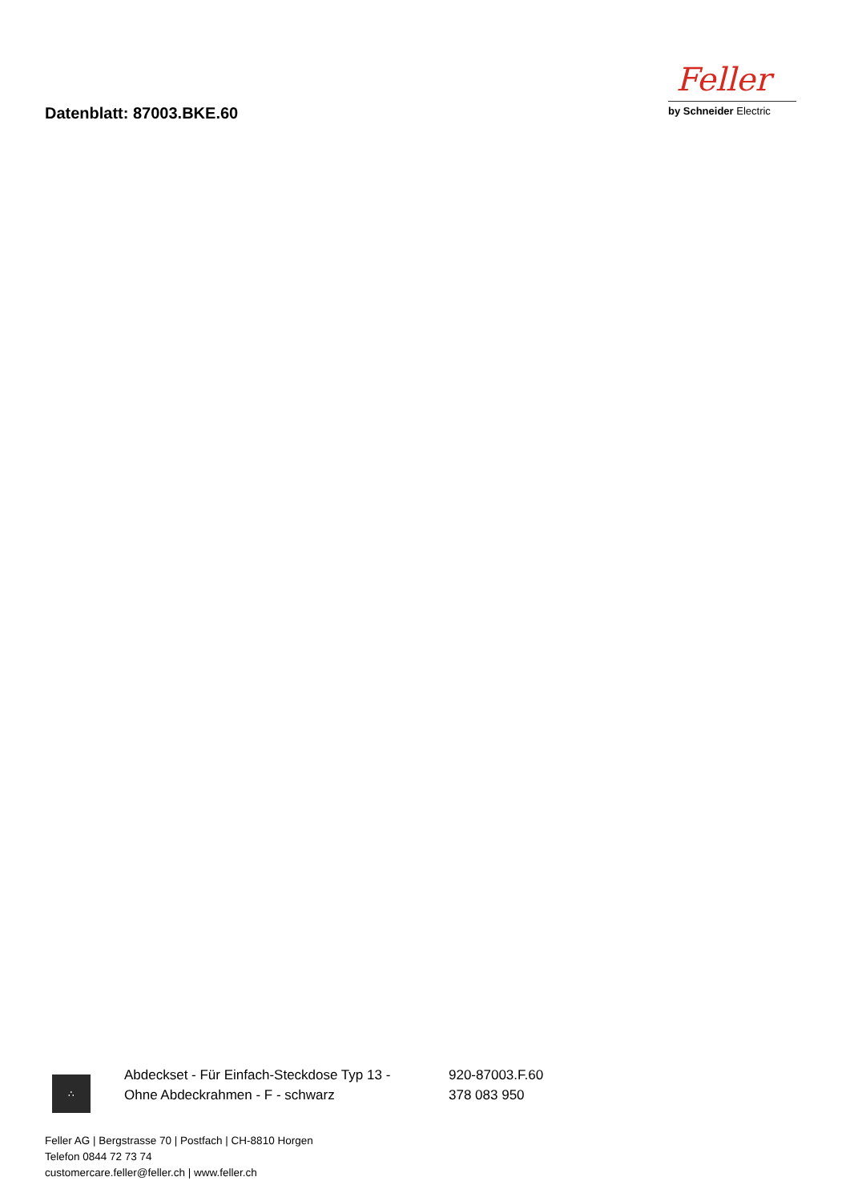Datenblatt: 87003.BKE.60
Feller
by Schneider Electric
∴
Abdeckset - Für Einfach-Steckdose Typ 13 -
Ohne Abdeckrahmen - F - schwarz
920-87003.F.60
378 083 950
Feller AG | Bergstrasse 70 | Postfach | CH-8810 Horgen
Telefon 0844 72 73 74
customercare.feller@feller.ch | www.feller.ch